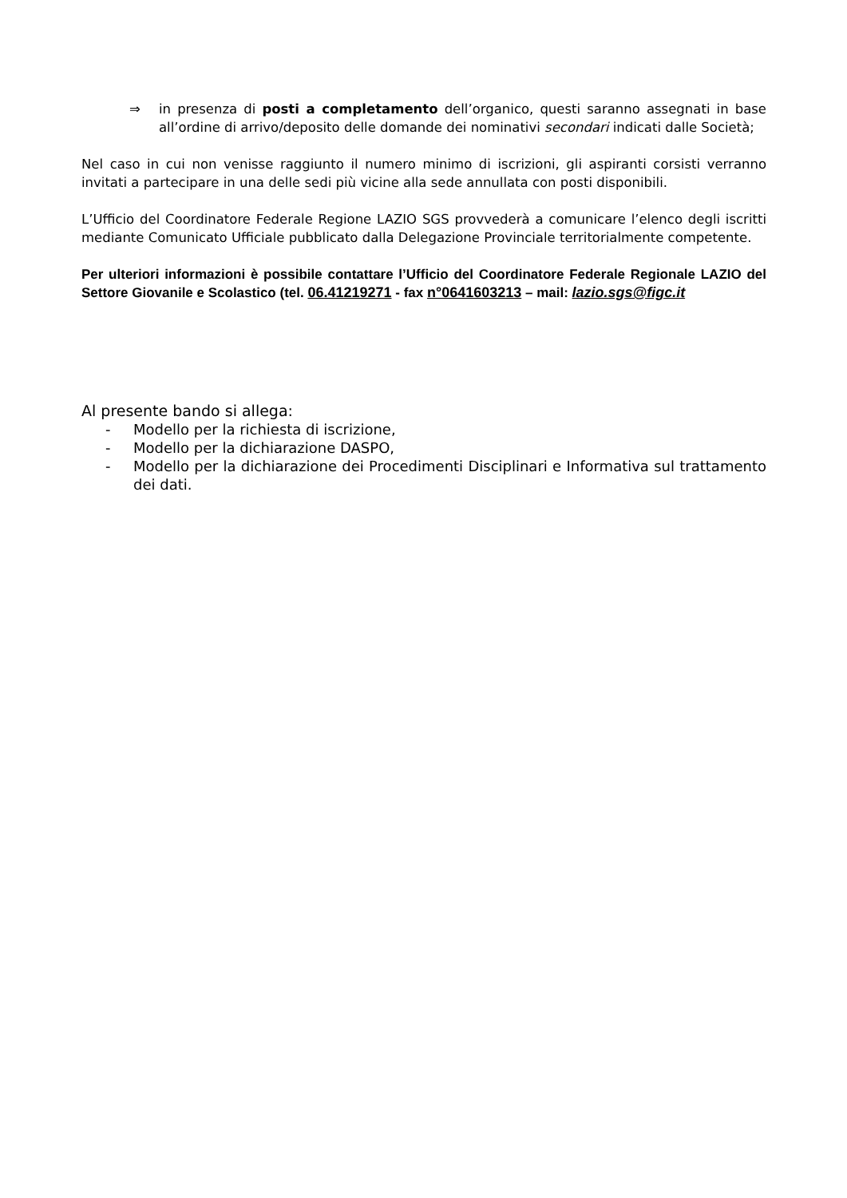⇒ in presenza di posti a completamento dell’organico, questi saranno assegnati in base all’ordine di arrivo/deposito delle domande dei nominativi secondari indicati dalle Società;
Nel caso in cui non venisse raggiunto il numero minimo di iscrizioni, gli aspiranti corsisti verranno invitati a partecipare in una delle sedi più vicine alla sede annullata con posti disponibili.
L’Ufficio del Coordinatore Federale Regione LAZIO SGS provvederà a comunicare l’elenco degli iscritti mediante Comunicato Ufficiale pubblicato dalla Delegazione Provinciale territorialmente competente.
Per ulteriori informazioni è possibile contattare l’Ufficio del Coordinatore Federale Regionale LAZIO del Settore Giovanile e Scolastico (tel. 06.41219271 - fax n°0641603213 – mail: lazio.sgs@figc.it
Al presente bando si allega:
- Modello per la richiesta di iscrizione,
- Modello per la dichiarazione DASPO,
- Modello per la dichiarazione dei Procedimenti Disciplinari e Informativa sul trattamento dei dati.